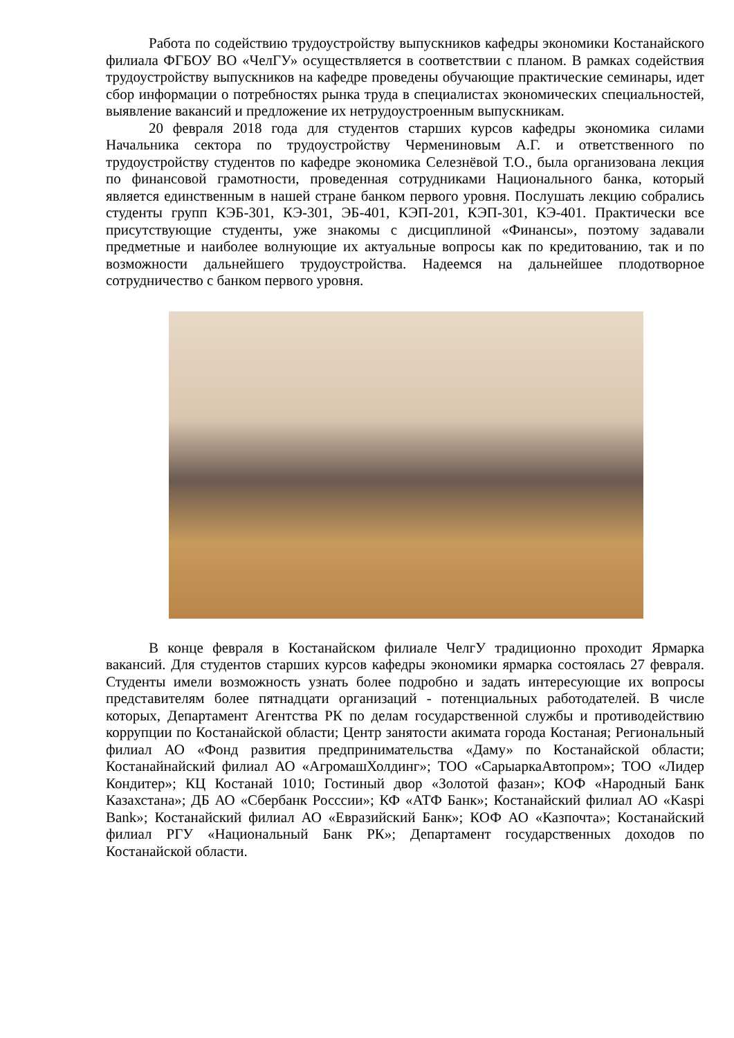Работа по содействию трудоустройству выпускников кафедры экономики Костанайского филиала ФГБОУ ВО «ЧелГУ» осуществляется в соответствии с планом. В рамках содействия трудоустройству выпускников на кафедре проведены обучающие практические семинары, идет сбор информации о потребностях рынка труда в специалистах экономических специальностей, выявление вакансий и предложение их нетрудоустроенным выпускникам.
20 февраля 2018 года для студентов старших курсов кафедры экономика силами Начальника сектора по трудоустройству Чермениновым А.Г. и ответственного по трудоустройству студентов по кафедре экономика Селезнёвой Т.О., была организована лекция по финансовой грамотности, проведенная сотрудниками Национального банка, который является единственным в нашей стране банком первого уровня. Послушать лекцию собрались студенты групп КЭБ-301, КЭ-301, ЭБ-401, КЭП-201, КЭП-301, КЭ-401. Практически все присутствующие студенты, уже знакомы с дисциплиной «Финансы», поэтому задавали предметные и наиболее волнующие их актуальные вопросы как по кредитованию, так и по возможности дальнейшего трудоустройства. Надеемся на дальнейшее плодотворное сотрудничество с банком первого уровня.
В конце февраля в Костанайском филиале ЧелгУ традиционно проходит Ярмарка вакансий. Для студентов старших курсов кафедры экономики ярмарка состоялась 27 февраля. Студенты имели возможность узнать более подробно и задать интересующие их вопросы представителям более пятнадцати организаций - потенциальных работодателей. В числе которых, Департамент Агентства РК по делам государственной службы и противодействию коррупции по Костанайской области; Центр занятости акимата города Костаная; Региональный филиал АО «Фонд развития предпринимательства «Даму» по Костанайской области; Костанайнайский филиал АО «АгромашХолдинг»; ТОО «СарыаркаАвтопром»; ТОО «Лидер Кондитер»; КЦ Костанай 1010; Гостиный двор «Золотой фазан»; КОФ «Народный Банк Казахстана»; ДБ АО «Сбербанк Росссии»; КФ «АТФ Банк»; Костанайский филиал АО «Kaspi Bank»; Костанайский филиал АО «Евразийский Банк»; КОФ АО «Казпочта»; Костанайский филиал РГУ «Национальный Банк РК»; Департамент государственных доходов по Костанайской области.